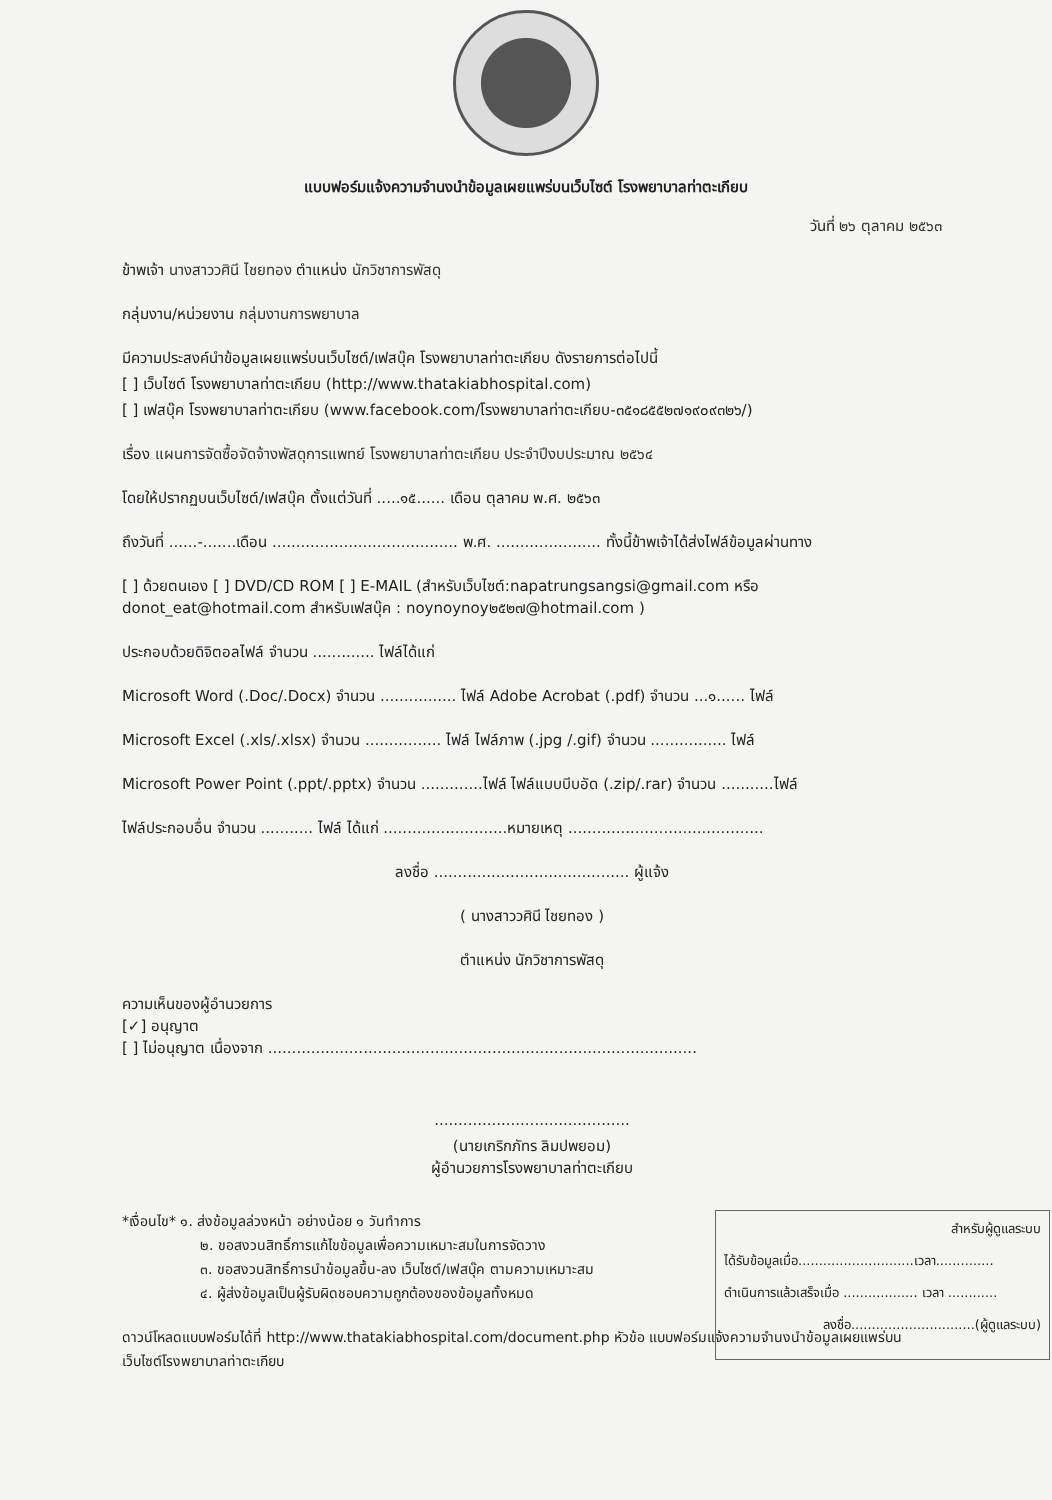แบบฟอร์มแจ้งความจำนงนำข้อมูลเผยแพร่บนเว็บไซต์ โรงพยาบาลท่าตะเกียบ
วันที่ ๒๖ ตุลาคม ๒๕๖๓
ข้าพเจ้า นางสาววศินี ไชยทอง ตำแหน่ง นักวิชาการพัสดุ
กลุ่มงาน/หน่วยงาน กลุ่มงานการพยาบาล
มีความประสงค์นำข้อมูลเผยแพร่บนเว็บไซต์/เฟสบุ๊ค โรงพยาบาลท่าตะเกียบ ดังรายการต่อไปนี้
[ ] เว็บไซต์ โรงพยาบาลท่าตะเกียบ (http://www.thatakiabhospital.com)
[ ] เฟสบุ๊ค โรงพยาบาลท่าตะเกียบ (www.facebook.com/โรงพยาบาลท่าตะเกียบ-๓๕๑๘๕๕๒๗๑๙๐๙๓๒๖/)
เรื่อง แผนการจัดซื้อจัดจ้างพัสดุการแพทย์ โรงพยาบาลท่าตะเกียบ ประจำปีงบประมาณ ๒๕๖๔
โดยให้ปรากฏบนเว็บไซต์/เฟสบุ๊ค ตั้งแต่วันที่ .....๑๕...... เดือน ตุลาคม พ.ศ. ๒๕๖๓
ถึงวันที่ ......-.......เดือน ....................................... พ.ศ. ...................... ทั้งนี้ข้าพเจ้าได้ส่งไฟล์ข้อมูลผ่านทาง
[ ] ด้วยตนเอง [ ] DVD/CD ROM [ ] E-MAIL (สำหรับเว็บไซต์:napatrungsangsi@gmail.com หรือ donot_eat@hotmail.com สำหรับเฟสบุ๊ค : noynoynoy๒๕๒๗@hotmail.com )
ประกอบด้วยดิจิตอลไฟล์ จำนวน ............. ไฟล์ได้แก่
Microsoft Word (.Doc/.Docx) จำนวน ................ ไฟล์ Adobe Acrobat (.pdf) จำนวน ...๑...... ไฟล์
Microsoft Excel (.xls/.xlsx) จำนวน ................ ไฟล์ ไฟล์ภาพ (.jpg /.gif) จำนวน ................ ไฟล์
Microsoft Power Point (.ppt/.pptx) จำนวน .............ไฟล์ ไฟล์แบบบีบอัด (.zip/.rar) จำนวน ...........ไฟล์
ไฟล์ประกอบอื่น จำนวน ........... ไฟล์ ได้แก่ ..........................หมายเหตุ .........................................
ลงชื่อ ......................................... ผู้แจ้ง
( นางสาววศินี ไชยทอง )
ตำแหน่ง นักวิชาการพัสดุ
ความเห็นของผู้อำนวยการ
[✓] อนุญาต
[ ] ไม่อนุญาต เนื่องจาก ..........................................................................................
.........................................
(นายเกริกภัทร ลิมปพยอม)
ผู้อำนวยการโรงพยาบาลท่าตะเกียบ
*เงื่อนไข* ๑. ส่งข้อมูลล่วงหน้า อย่างน้อย ๑ วันทำการ
๒. ขอสงวนสิทธิ์การแก้ไขข้อมูลเพื่อความเหมาะสมในการจัดวาง
๓. ขอสงวนสิทธิ์การนำข้อมูลขึ้น-ลง เว็บไซต์/เฟสบุ๊ค ตามความเหมาะสม
๔. ผู้ส่งข้อมูลเป็นผู้รับผิดชอบความถูกต้องของข้อมูลทั้งหมด
ดาวน์โหลดแบบฟอร์มได้ที่ http://www.thatakiabhospital.com/document.php หัวข้อ แบบฟอร์มแจ้งความจำนงนำข้อมูลเผยแพร่บนเว็บไซต์โรงพยาบาลท่าตะเกียบ
สำหรับผู้ดูแลระบบ
ได้รับข้อมูลเมื่อ............................เวลา..............
ดำเนินการแล้วเสร็จเมื่อ .................. เวลา ............
ลงชื่อ..............................(ผู้ดูแลระบบ)